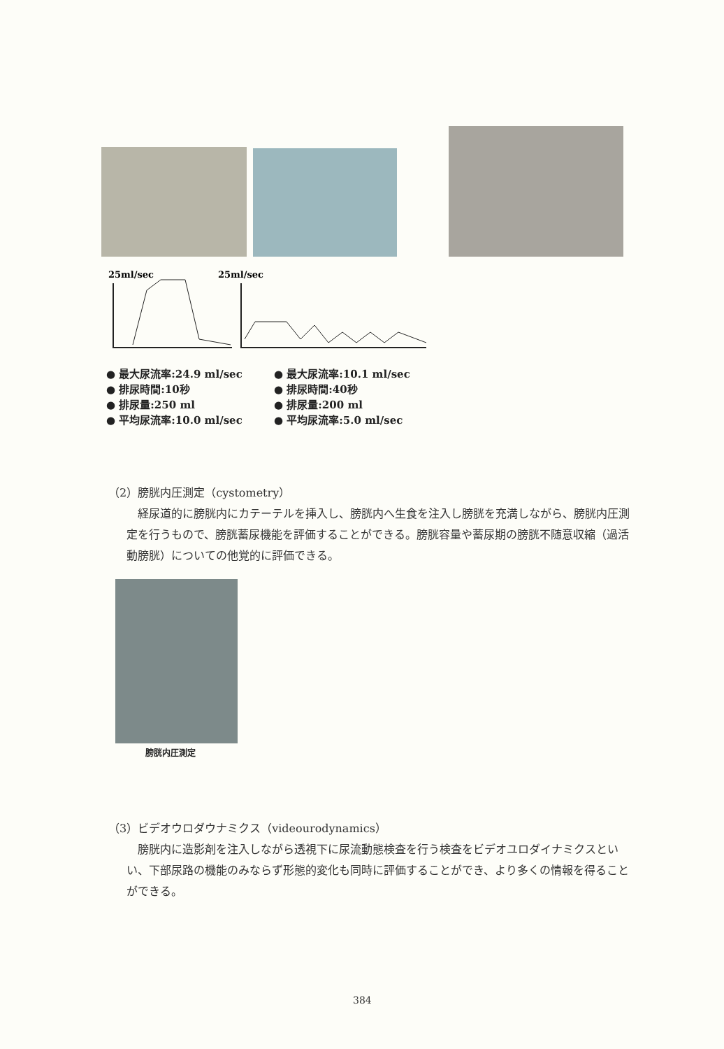25ml/sec
25ml/sec
● 最大尿流率:24.9 ml/sec
● 排尿時間:10秒
● 排尿量:250 ml
● 平均尿流率:10.0 ml/sec
● 最大尿流率:10.1 ml/sec
● 排尿時間:40秒
● 排尿量:200 ml
● 平均尿流率:5.0 ml/sec
（2）膀胱内圧測定（cystometry）
　経尿道的に膀胱内にカテーテルを挿入し、膀胱内へ生食を注入し膀胱を充満しながら、膀胱内圧測定を行うもので、膀胱蓄尿機能を評価することができる。膀胱容量や蓄尿期の膀胱不随意収縮（過活動膀胱）についての他覚的に評価できる。
膀胱内圧測定
（3）ビデオウロダウナミクス（videourodynamics）
　膀胱内に造影剤を注入しながら透視下に尿流動態検査を行う検査をビデオユロダイナミクスといい、下部尿路の機能のみならず形態的変化も同時に評価することができ、より多くの情報を得ることができる。
384